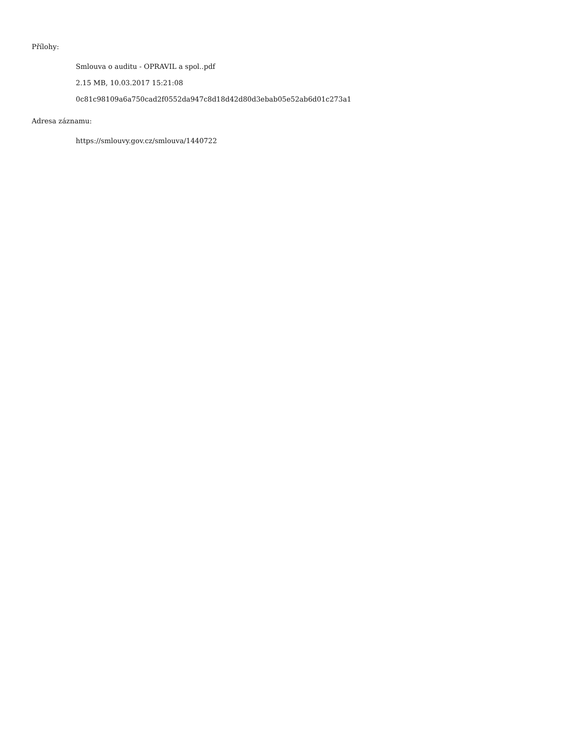Přílohy:
Smlouva o auditu - OPRAVIL a spol..pdf
2.15 MB, 10.03.2017 15:21:08
0c81c98109a6a750cad2f0552da947c8d18d42d80d3ebab05e52ab6d01c273a1
Adresa záznamu:
https://smlouvy.gov.cz/smlouva/1440722